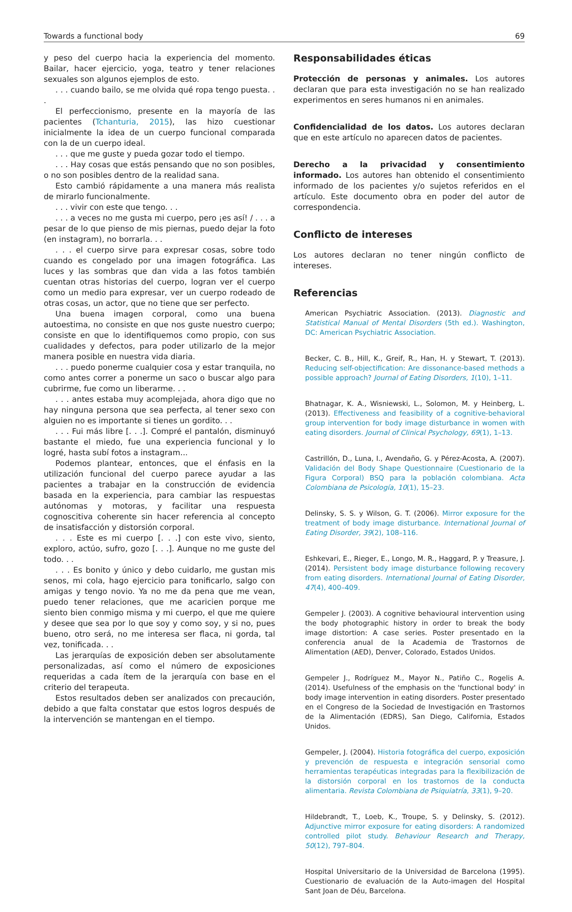Towards a functional body 69
y peso del cuerpo hacia la experiencia del momento. Bailar, hacer ejercicio, yoga, teatro y tener relaciones sexuales son algunos ejemplos de esto.
. . . cuando bailo, se me olvida qué ropa tengo puesta. . .
El perfeccionismo, presente en la mayoría de las pacientes (Tchanturia, 2015), las hizo cuestionar inicialmente la idea de un cuerpo funcional comparada con la de un cuerpo ideal.
. . . que me guste y pueda gozar todo el tiempo.
. . . Hay cosas que estás pensando que no son posibles, o no son posibles dentro de la realidad sana.
Esto cambió rápidamente a una manera más realista de mirarlo funcionalmente.
. . . vivir con este que tengo. . .
. . . a veces no me gusta mi cuerpo, pero ¡es así! / . . . a pesar de lo que pienso de mis piernas, puedo dejar la foto (en instagram), no borrarla. . .
. . . el cuerpo sirve para expresar cosas, sobre todo cuando es congelado por una imagen fotográfica. Las luces y las sombras que dan vida a las fotos también cuentan otras historias del cuerpo, logran ver el cuerpo como un medio para expresar, ver un cuerpo rodeado de otras cosas, un actor, que no tiene que ser perfecto.
Una buena imagen corporal, como una buena autoestima, no consiste en que nos guste nuestro cuerpo; consiste en que lo identifiquemos como propio, con sus cualidades y defectos, para poder utilizarlo de la mejor manera posible en nuestra vida diaria.
. . . puedo ponerme cualquier cosa y estar tranquila, no como antes correr a ponerme un saco o buscar algo para cubrirme, fue como un liberarme. . .
. . . antes estaba muy acomplejada, ahora digo que no hay ninguna persona que sea perfecta, al tener sexo con alguien no es importante si tienes un gordito. . .
. . . Fui más libre [. . .]. Compré el pantalón, disminuyó bastante el miedo, fue una experiencia funcional y lo logré, hasta subí fotos a instagram...
Podemos plantear, entonces, que el énfasis en la utilización funcional del cuerpo parece ayudar a las pacientes a trabajar en la construcción de evidencia basada en la experiencia, para cambiar las respuestas autónomas y motoras, y facilitar una respuesta cognoscitiva coherente sin hacer referencia al concepto de insatisfacción y distorsión corporal.
. . . Este es mi cuerpo [. . .] con este vivo, siento, exploro, actúo, sufro, gozo [. . .]. Aunque no me guste del todo. . .
. . . Es bonito y único y debo cuidarlo, me gustan mis senos, mi cola, hago ejercicio para tonificarlo, salgo con amigas y tengo novio. Ya no me da pena que me vean, puedo tener relaciones, que me acaricien porque me siento bien conmigo misma y mi cuerpo, el que me quiere y desee que sea por lo que soy y como soy, y si no, pues bueno, otro será, no me interesa ser flaca, ni gorda, tal vez, tonificada. . .
Las jerarquías de exposición deben ser absolutamente personalizadas, así como el número de exposiciones requeridas a cada ítem de la jerarquía con base en el criterio del terapeuta.
Estos resultados deben ser analizados con precaución, debido a que falta constatar que estos logros después de la intervención se mantengan en el tiempo.
Responsabilidades éticas
Protección de personas y animales. Los autores declaran que para esta investigación no se han realizado experimentos en seres humanos ni en animales.
Confidencialidad de los datos. Los autores declaran que en este artículo no aparecen datos de pacientes.
Derecho a la privacidad y consentimiento informado. Los autores han obtenido el consentimiento informado de los pacientes y/o sujetos referidos en el artículo. Este documento obra en poder del autor de correspondencia.
Conflicto de intereses
Los autores declaran no tener ningún conflicto de intereses.
Referencias
American Psychiatric Association. (2013). Diagnostic and Statistical Manual of Mental Disorders (5th ed.). Washington, DC: American Psychiatric Association.
Becker, C. B., Hill, K., Greif, R., Han, H. y Stewart, T. (2013). Reducing self-objectification: Are dissonance-based methods a possible approach? Journal of Eating Disorders, 1(10), 1–11.
Bhatnagar, K. A., Wisniewski, L., Solomon, M. y Heinberg, L. (2013). Effectiveness and feasibility of a cognitive-behavioral group intervention for body image disturbance in women with eating disorders. Journal of Clinical Psychology, 69(1), 1–13.
Castrillón, D., Luna, I., Avendaño, G. y Pérez-Acosta, A. (2007). Validación del Body Shape Questionnaire (Cuestionario de la Figura Corporal) BSQ para la población colombiana. Acta Colombiana de Psicología, 10(1), 15–23.
Delinsky, S. S. y Wilson, G. T. (2006). Mirror exposure for the treatment of body image disturbance. International Journal of Eating Disorder, 39(2), 108–116.
Eshkevari, E., Rieger, E., Longo, M. R., Haggard, P. y Treasure, J. (2014). Persistent body image disturbance following recovery from eating disorders. International Journal of Eating Disorder, 47(4), 400–409.
Gempeler J. (2003). A cognitive behavioural intervention using the body photographic history in order to break the body image distortion: A case series. Poster presentado en la conferencia anual de la Academia de Trastornos de Alimentation (AED), Denver, Colorado, Estados Unidos.
Gempeler J., Rodríguez M., Mayor N., Patiño C., Rogelis A. (2014). Usefulness of the emphasis on the 'functional body' in body image intervention in eating disorders. Poster presentado en el Congreso de la Sociedad de Investigación en Trastornos de la Alimentación (EDRS), San Diego, California, Estados Unidos.
Gempeler, J. (2004). Historia fotográfica del cuerpo, exposición y prevención de respuesta e integración sensorial como herramientas terapéuticas integradas para la flexibilización de la distorsión corporal en los trastornos de la conducta alimentaria. Revista Colombiana de Psiquiatría, 33(1), 9–20.
Hildebrandt, T., Loeb, K., Troupe, S. y Delinsky, S. (2012). Adjunctive mirror exposure for eating disorders: A randomized controlled pilot study. Behaviour Research and Therapy, 50(12), 797–804.
Hospital Universitario de la Universidad de Barcelona (1995). Cuestionario de evaluación de la Auto-imagen del Hospital Sant Joan de Déu, Barcelona.